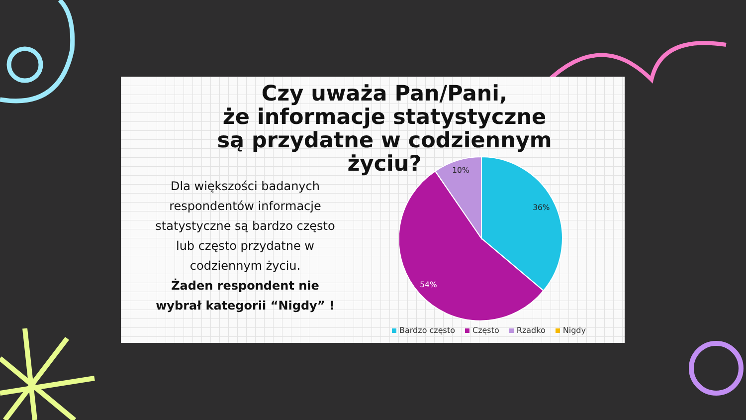Czy uważa Pan/Pani,
że informacje statystyczne
są przydatne w codziennym
życiu?
Dla większości badanych respondentów informacje statystyczne są bardzo często lub często przydatne w codziennym życiu.
Żaden respondent nie wybrał kategorii “Nigdy” !
36%
54%
10%
Bardzo często Często Rzadko Nigdy